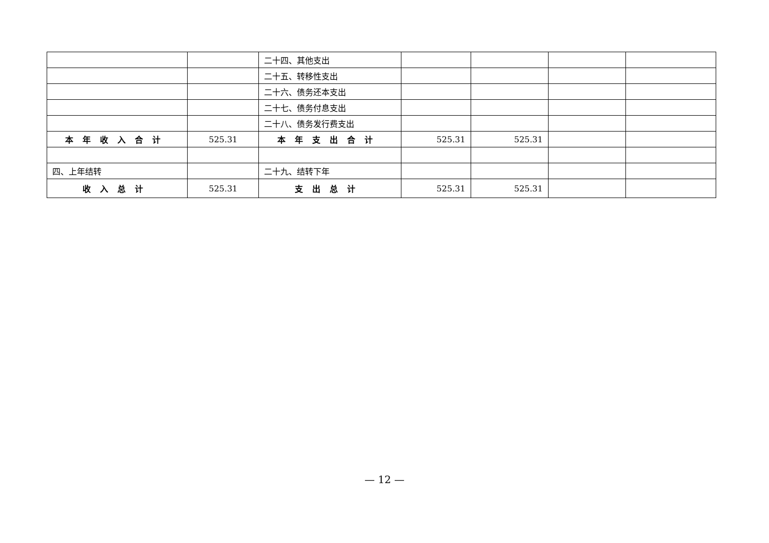| | | 二十四、其他支出 | | | | |
| | | 二十五、转移性支出 | | | | |
| | | 二十六、债务还本支出 | | | | |
| | | 二十七、债务付息支出 | | | | |
| | | 二十八、债务发行费支出 | | | | |
| 本年收入合计 | 525.31 | 本年支出合计 | 525.31 | 525.31 | | |
| 四、上年结转 | | 二十九、结转下年 | | | | |
| 收入总计 | 525.31 | 支出总计 | 525.31 | 525.31 | | |
— 12 —